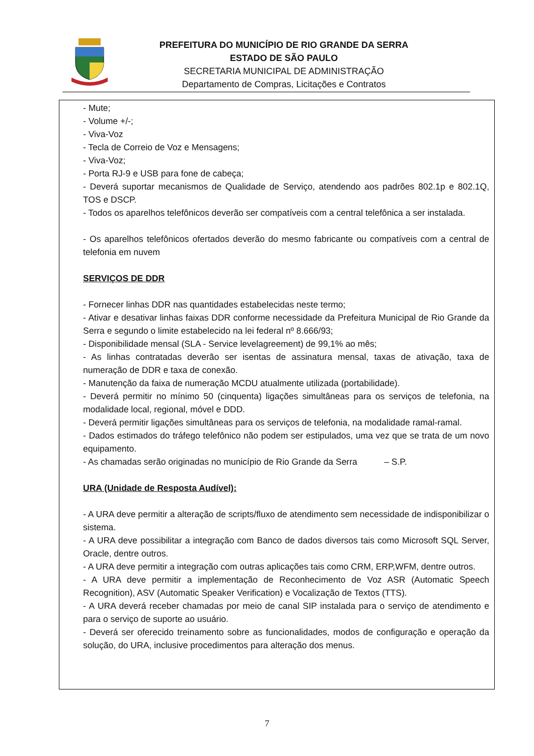PREFEITURA DO MUNICÍPIO DE RIO GRANDE DA SERRA
ESTADO DE SÃO PAULO
SECRETARIA MUNICIPAL DE ADMINISTRAÇÃO
Departamento de Compras, Licitações e Contratos
- Mute;
- Volume +/-;
- Viva-Voz
- Tecla de Correio de Voz e Mensagens;
- Viva-Voz;
- Porta RJ-9 e USB para fone de cabeça;
- Deverá suportar mecanismos de Qualidade de Serviço, atendendo aos padrões 802.1p e 802.1Q, TOS e DSCP.
- Todos os aparelhos telefônicos deverão ser compatíveis com a central telefônica a ser instalada.
- Os aparelhos telefônicos ofertados deverão do mesmo fabricante ou compatíveis com a central de telefonia em nuvem
SERVIÇOS DE DDR
- Fornecer linhas DDR nas quantidades estabelecidas neste termo;
- Ativar e desativar linhas faixas DDR conforme necessidade da Prefeitura Municipal de Rio Grande da Serra e segundo o limite estabelecido na lei federal nº 8.666/93;
- Disponibilidade mensal (SLA - Service levelagreement) de 99,1% ao mês;
- As linhas contratadas deverão ser isentas de assinatura mensal, taxas de ativação, taxa de numeração de DDR e taxa de conexão.
- Manutenção da faixa de numeração MCDU atualmente utilizada (portabilidade).
- Deverá permitir no mínimo 50 (cinquenta) ligações simultâneas para os serviços de telefonia, na modalidade local, regional, móvel e DDD.
- Deverá permitir ligações simultâneas para os serviços de telefonia, na modalidade ramal-ramal.
- Dados estimados do tráfego telefônico não podem ser estipulados, uma vez que se trata de um novo equipamento.
- As chamadas serão originadas no município de Rio Grande da Serra – S.P.
URA (Unidade de Resposta Audível):
- A URA deve permitir a alteração de scripts/fluxo de atendimento sem necessidade de indisponibilizar o sistema.
- A URA deve possibilitar a integração com Banco de dados diversos tais como Microsoft SQL Server, Oracle, dentre outros.
- A URA deve permitir a integração com outras aplicações tais como CRM, ERP,WFM, dentre outros.
- A URA deve permitir a implementação de Reconhecimento de Voz ASR (Automatic Speech Recognition), ASV (Automatic Speaker Verification) e Vocalização de Textos (TTS).
- A URA deverá receber chamadas por meio de canal SIP instalada para o serviço de atendimento e para o serviço de suporte ao usuário.
- Deverá ser oferecido treinamento sobre as funcionalidades, modos de configuração e operação da solução, do URA, inclusive procedimentos para alteração dos menus.
7